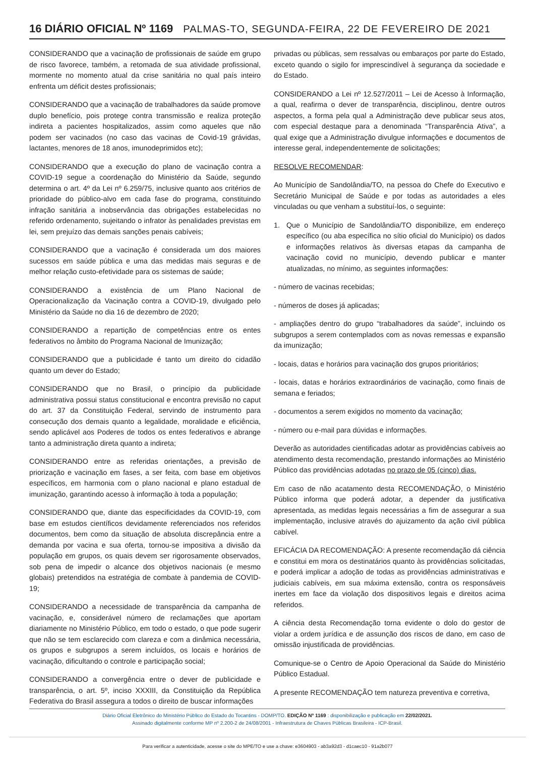16 DIÁRIO OFICIAL Nº 1169 PALMAS-TO, SEGUNDA-FEIRA, 22 DE FEVEREIRO DE 2021
CONSIDERANDO que a vacinação de profissionais de saúde em grupo de risco favorece, também, a retomada de sua atividade profissional, mormente no momento atual da crise sanitária no qual país inteiro enfrenta um déficit destes profissionais;
CONSIDERANDO que a vacinação de trabalhadores da saúde promove duplo benefício, pois protege contra transmissão e realiza proteção indireta a pacientes hospitalizados, assim como aqueles que não podem ser vacinados (no caso das vacinas de Covid-19 grávidas, lactantes, menores de 18 anos, imunodeprimidos etc);
CONSIDERANDO que a execução do plano de vacinação contra a COVID-19 segue a coordenação do Ministério da Saúde, segundo determina o art. 4º da Lei nº 6.259/75, inclusive quanto aos critérios de prioridade do público-alvo em cada fase do programa, constituindo infração sanitária a inobservância das obrigações estabelecidas no referido ordenamento, sujeitando o infrator às penalidades previstas em lei, sem prejuízo das demais sanções penais cabíveis;
CONSIDERANDO que a vacinação é considerada um dos maiores sucessos em saúde pública e uma das medidas mais seguras e de melhor relação custo-efetividade para os sistemas de saúde;
CONSIDERANDO a existência de um Plano Nacional de Operacionalização da Vacinação contra a COVID-19, divulgado pelo Ministério da Saúde no dia 16 de dezembro de 2020;
CONSIDERANDO a repartição de competências entre os entes federativos no âmbito do Programa Nacional de Imunização;
CONSIDERANDO que a publicidade é tanto um direito do cidadão quanto um dever do Estado;
CONSIDERANDO que no Brasil, o princípio da publicidade administrativa possui status constitucional e encontra previsão no caput do art. 37 da Constituição Federal, servindo de instrumento para consecução dos demais quanto a legalidade, moralidade e eficiência, sendo aplicável aos Poderes de todos os entes federativos e abrange tanto a administração direta quanto a indireta;
CONSIDERANDO entre as referidas orientações, a previsão de priorização e vacinação em fases, a ser feita, com base em objetivos específicos, em harmonia com o plano nacional e plano estadual de imunização, garantindo acesso à informação à toda a população;
CONSIDERANDO que, diante das especificidades da COVID-19, com base em estudos científicos devidamente referenciados nos referidos documentos, bem como da situação de absoluta discrepância entre a demanda por vacina e sua oferta, tornou-se impositiva a divisão da população em grupos, os quais devem ser rigorosamente observados, sob pena de impedir o alcance dos objetivos nacionais (e mesmo globais) pretendidos na estratégia de combate à pandemia de COVID-19;
CONSIDERANDO a necessidade de transparência da campanha de vacinação, e, considerável número de reclamações que aportam diariamente no Ministério Público, em todo o estado, o que pode sugerir que não se tem esclarecido com clareza e com a dinâmica necessária, os grupos e subgrupos a serem incluídos, os locais e horários de vacinação, dificultando o controle e participação social;
CONSIDERANDO a convergência entre o dever de publicidade e transparência, o art. 5º, inciso XXXIII, da Constituição da República Federativa do Brasil assegura a todos o direito de buscar informações
privadas ou públicas, sem ressalvas ou embaraços por parte do Estado, exceto quando o sigilo for imprescindível à segurança da sociedade e do Estado.
CONSIDERANDO a Lei nº 12.527/2011 – Lei de Acesso à Informação, a qual, reafirma o dever de transparência, disciplinou, dentre outros aspectos, a forma pela qual a Administração deve publicar seus atos, com especial destaque para a denominada “Transparência Ativa”, a qual exige que a Administração divulgue informações e documentos de interesse geral, independentemente de solicitações;
RESOLVE RECOMENDAR:
Ao Município de Sandolândia/TO, na pessoa do Chefe do Executivo e Secretário Municipal de Saúde e por todas as autoridades a eles vinculadas ou que venham a substituí-los, o seguinte:
1. Que o Município de Sandolândia/TO disponibilize, em endereço específico (ou aba específica no sítio oficial do Município) os dados e informações relativos às diversas etapas da campanha de vacinação covid no município, devendo publicar e manter atualizadas, no mínimo, as seguintes informações:
- número de vacinas recebidas;
- números de doses já aplicadas;
- ampliações dentro do grupo “trabalhadores da saúde”, incluindo os subgrupos a serem contemplados com as novas remessas e expansão da imunização;
- locais, datas e horários para vacinação dos grupos prioritários;
- locais, datas e horários extraordinários de vacinação, como finais de semana e feriados;
- documentos a serem exigidos no momento da vacinação;
- número ou e-mail para dúvidas e informações.
Deverão as autoridades cientificadas adotar as providências cabíveis ao atendimento desta recomendação, prestando informações ao Ministério Público das providências adotadas no prazo de 05 (cinco) dias.
Em caso de não acatamento desta RECOMENDAÇÃO, o Ministério Público informa que poderá adotar, a depender da justificativa apresentada, as medidas legais necessárias a fim de assegurar a sua implementação, inclusive através do ajuizamento da ação civil pública cabível.
EFICÁCIA DA RECOMENDAÇÃO: A presente recomendação dá ciência e constitui em mora os destinatários quanto às providências solicitadas, e poderá implicar a adoção de todas as providências administrativas e judiciais cabíveis, em sua máxima extensão, contra os responsáveis inertes em face da violação dos dispositivos legais e direitos acima referidos.
A ciência desta Recomendação torna evidente o dolo do gestor de violar a ordem jurídica e de assunção dos riscos de dano, em caso de omissão injustificada de providências.
Comunique-se o Centro de Apoio Operacional da Saúde do Ministério Público Estadual.
A presente RECOMENDAÇÃO tem natureza preventiva e corretiva,
Diário Oficial Eletrônico do Ministério Público do Estado do Tocantins - DOMP/TO. EDIÇÃO Nº 1169 : disponibilização e publicação em 22/02/2021.
Assinado digitalmente conforme MP nº 2.200-2 de 24/08/2001 - Infraestrutura de Chaves Públicas Brasileira - ICP-Brasil.
Para verificar a autenticidade, acesse o site do MPE/TO e use a chave: e3604903 - ab3a92d3 - d1caec10 - 91a2b077